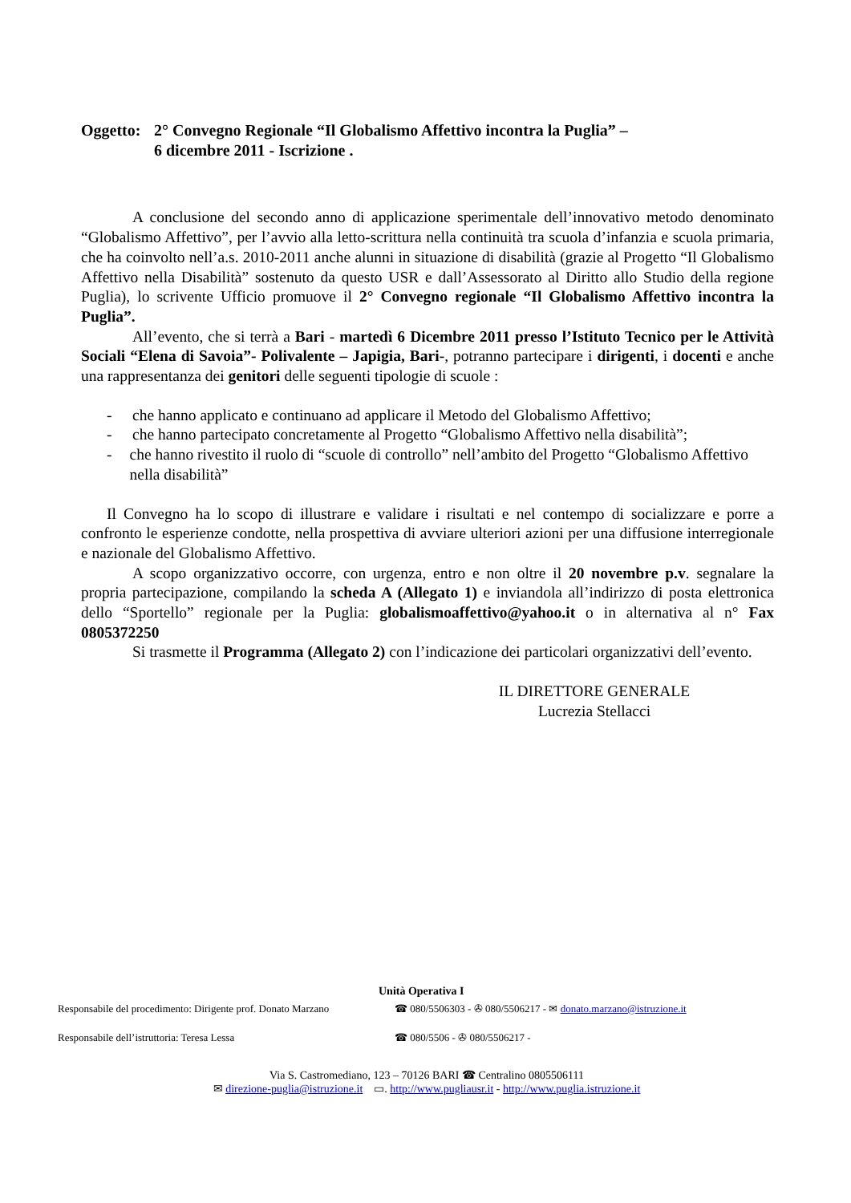Oggetto:
2° Convegno Regionale “Il Globalismo Affettivo incontra la Puglia” –
6 dicembre 2011 - Iscrizione .
A conclusione del secondo anno di applicazione sperimentale dell’innovativo metodo denominato “Globalismo Affettivo”, per l’avvio alla letto-scrittura nella continuità tra scuola d’infanzia e scuola primaria, che ha coinvolto nell’a.s. 2010-2011 anche alunni in situazione di disabilità (grazie al Progetto “Il Globalismo Affettivo nella Disabilità” sostenuto da questo USR e dall’Assessorato al Diritto allo Studio della regione Puglia), lo scrivente Ufficio promuove il 2° Convegno regionale “Il Globalismo Affettivo incontra la Puglia”.
All’evento, che si terrà a Bari - martedì 6 Dicembre 2011 presso l’Istituto Tecnico per le Attività Sociali “Elena di Savoia”- Polivalente – Japigia, Bari-, potranno partecipare i dirigenti, i docenti e anche una rappresentanza dei genitori delle seguenti tipologie di scuole :
- che hanno applicato e continuano ad applicare il Metodo del Globalismo Affettivo;
- che hanno partecipato concretamente al Progetto “Globalismo Affettivo nella disabilità”;
- che hanno rivestito il ruolo di “scuole di controllo” nell’ambito del Progetto “Globalismo Affettivo nella disabilità”
Il Convegno ha lo scopo di illustrare e validare i risultati e nel contempo di socializzare e porre a confronto le esperienze condotte, nella prospettiva di avviare ulteriori azioni per una diffusione interregionale e nazionale del Globalismo Affettivo.
A scopo organizzativo occorre, con urgenza, entro e non oltre il 20 novembre p.v. segnalare la propria partecipazione, compilando la scheda A (Allegato 1) e inviandola all’indirizzo di posta elettronica dello “Sportello” regionale per la Puglia: globalismoaffettivo@yahoo.it o in alternativa al n° Fax 0805372250
Si trasmette il Programma (Allegato 2) con l’indicazione dei particolari organizzativi dell’evento.
IL DIRETTORE GENERALE
Lucrezia Stellacci
Unità Operativa I
Responsabile del procedimento: Dirigente prof. Donato Marzano
☎ 080/5506303 - ✇ 080/5506217 - ✉ donato.marzano@istruzione.it
Responsabile dell’istruttoria: Teresa Lessa ☎ 080/5506 - ✇ 080/5506217 -
Via S. Castromediano, 123 – 70126 BARI ☎ Centralino 0805506111
✉ direzione-puglia@istruzione.it ▭. http://www.pugliausr.it - http://www.puglia.istruzione.it